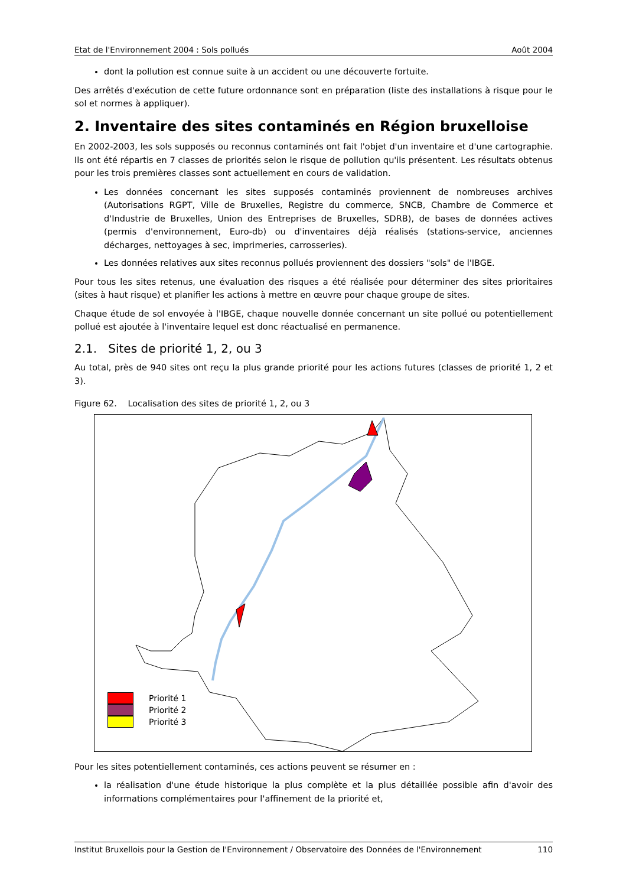Etat de l'Environnement 2004 : Sols pollués Août 2004
dont la pollution est connue suite à un accident ou une découverte fortuite.
Des arrêtés d'exécution de cette future ordonnance sont en préparation (liste des installations à risque pour le sol et normes à appliquer).
2. Inventaire des sites contaminés en Région bruxelloise
En 2002-2003, les sols supposés ou reconnus contaminés ont fait l'objet d'un inventaire et d'une cartographie. Ils ont été répartis en 7 classes de priorités selon le risque de pollution qu'ils présentent. Les résultats obtenus pour les trois premières classes sont actuellement en cours de validation.
Les données concernant les sites supposés contaminés proviennent de nombreuses archives (Autorisations RGPT, Ville de Bruxelles, Registre du commerce, SNCB, Chambre de Commerce et d'Industrie de Bruxelles, Union des Entreprises de Bruxelles, SDRB), de bases de données actives (permis d'environnement, Euro-db) ou d'inventaires déjà réalisés (stations-service, anciennes décharges, nettoyages à sec, imprimeries, carrosseries).
Les données relatives aux sites reconnus pollués proviennent des dossiers "sols" de l'IBGE.
Pour tous les sites retenus, une évaluation des risques a été réalisée pour déterminer des sites prioritaires (sites à haut risque) et planifier les actions à mettre en œuvre pour chaque groupe de sites.
Chaque étude de sol envoyée à l'IBGE, chaque nouvelle donnée concernant un site pollué ou potentiellement pollué est ajoutée à l'inventaire lequel est donc réactualisé en permanence.
2.1. Sites de priorité 1, 2, ou 3
Au total, près de 940 sites ont reçu la plus grande priorité pour les actions futures (classes de priorité 1, 2 et 3).
Figure 62. Localisation des sites de priorité 1, 2, ou 3
Priorité 1
Priorité 2
Priorité 3
Pour les sites potentiellement contaminés, ces actions peuvent se résumer en :
la réalisation d'une étude historique la plus complète et la plus détaillée possible afin d'avoir des informations complémentaires pour l'affinement de la priorité et,
Institut Bruxellois pour la Gestion de l'Environnement / Observatoire des Données de l'Environnement 110